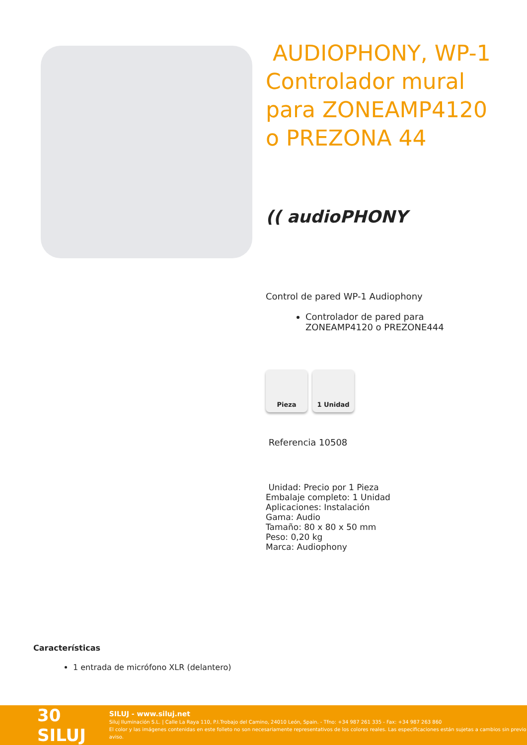AUDIOPHONY, WP-1 Controlador mural para ZONEAMP4120 o PREZONA 44
(( audioPHONY
Control de pared WP-1 Audiophony
Controlador de pared para ZONEAMP4120 o PREZONE444
Pieza 1 Unidad
Referencia 10508
Unidad: Precio por 1 Pieza
Embalaje completo: 1 Unidad
Aplicaciones: Instalación
Gama: Audio
Tamaño: 80 x 80 x 50 mm
Peso: 0,20 kg
Marca: Audiophony
Características
1 entrada de micrófono XLR (delantero)
30 SILUJ
SILUJ - www.siluj.net
Siluj Iluminación S.L. | Calle La Raya 110, P.I.Trobajo del Camino, 24010 León, Spain. - Tfno: +34 987 261 335 - Fax: +34 987 263 860
El color y las imágenes contenidas en este folleto no son necesariamente representativos de los colores reales. Las especificaciones están sujetas a cambios sin previo aviso.